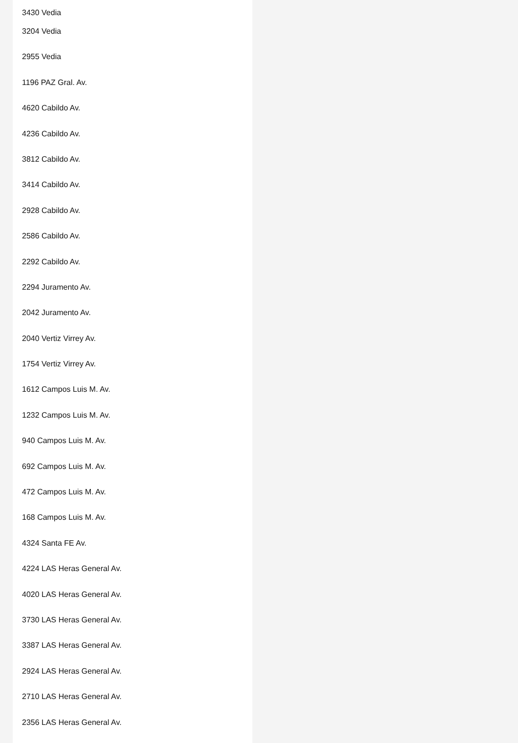3430 Vedia
3204 Vedia
2955 Vedia
1196 PAZ Gral. Av.
4620 Cabildo Av.
4236 Cabildo Av.
3812 Cabildo Av.
3414 Cabildo Av.
2928 Cabildo Av.
2586 Cabildo Av.
2292 Cabildo Av.
2294 Juramento Av.
2042 Juramento Av.
2040 Vertiz Virrey Av.
1754 Vertiz Virrey Av.
1612 Campos Luis M. Av.
1232 Campos Luis M. Av.
940 Campos Luis M. Av.
692 Campos Luis M. Av.
472 Campos Luis M. Av.
168 Campos Luis M. Av.
4324 Santa FE Av.
4224 LAS Heras General Av.
4020 LAS Heras General Av.
3730 LAS Heras General Av.
3387 LAS Heras General Av.
2924 LAS Heras General Av.
2710 LAS Heras General Av.
2356 LAS Heras General Av.